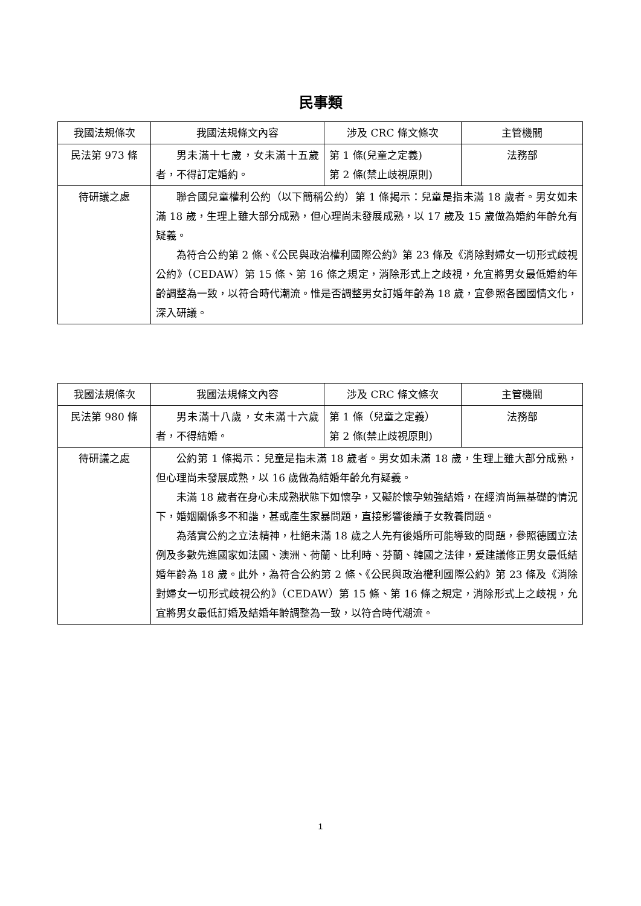民事類
| 我國法規條次 | 我國法規條文內容 | 涉及 CRC 條文條次 | 主管機關 |
| 民法第 973 條 | 男未滿十七歲，女未滿十五歲者，不得訂定婚約。 | 第 1 條(兒童之定義) 第 2 條(禁止歧視原則) | 法務部 |
| 待研議之處 | 聯合國兒童權利公約（以下簡稱公約）第 1 條揭示：兒童是指未滿 18 歲者。男女如未滿 18 歲，生理上雖大部分成熟，但心理尚未發展成熟，以 17 歲及 15 歲做為婚約年齡允有疑義。 為符合公約第 2 條、《公民與政治權利國際公約》第 23 條及《消除對婦女一切形式歧視公約》（CEDAW）第 15 條、第 16 條之規定，消除形式上之歧視，允宜將男女最低婚約年齡調整為一致，以符合時代潮流。惟是否調整男女訂婚年齡為 18 歲，宜參照各國國情文化，深入研議。 | | |
| 我國法規條次 | 我國法規條文內容 | 涉及 CRC 條文條次 | 主管機關 |
| 民法第 980 條 | 男未滿十八歲，女未滿十六歲者，不得結婚。 | 第 1 條（兒童之定義） 第 2 條(禁止歧視原則) | 法務部 |
| 待研議之處 | 公約第 1 條揭示：兒童是指未滿 18 歲者。男女如未滿 18 歲，生理上雖大部分成熟，但心理尚未發展成熟，以 16 歲做為結婚年齡允有疑義。 未滿 18 歲者在身心未成熟狀態下如懷孕，又礙於懷孕勉強結婚，在經濟尚無基礎的情況下，婚姻關係多不和諧，甚或產生家暴問題，直接影響後續子女教養問題。 為落實公約之立法精神，杜絕未滿 18 歲之人先有後婚所可能導致的問題，參照德國立法例及多數先進國家如法國、澳洲、荷蘭、比利時、芬蘭、韓國之法律，爰建議修正男女最低結婚年齡為 18 歲。此外，為符合公約第 2 條、《公民與政治權利國際公約》第 23 條及《消除對婦女一切形式歧視公約》（CEDAW）第 15 條、第 16 條之規定，消除形式上之歧視，允宜將男女最低訂婚及結婚年齡調整為一致，以符合時代潮流。 | | |
1